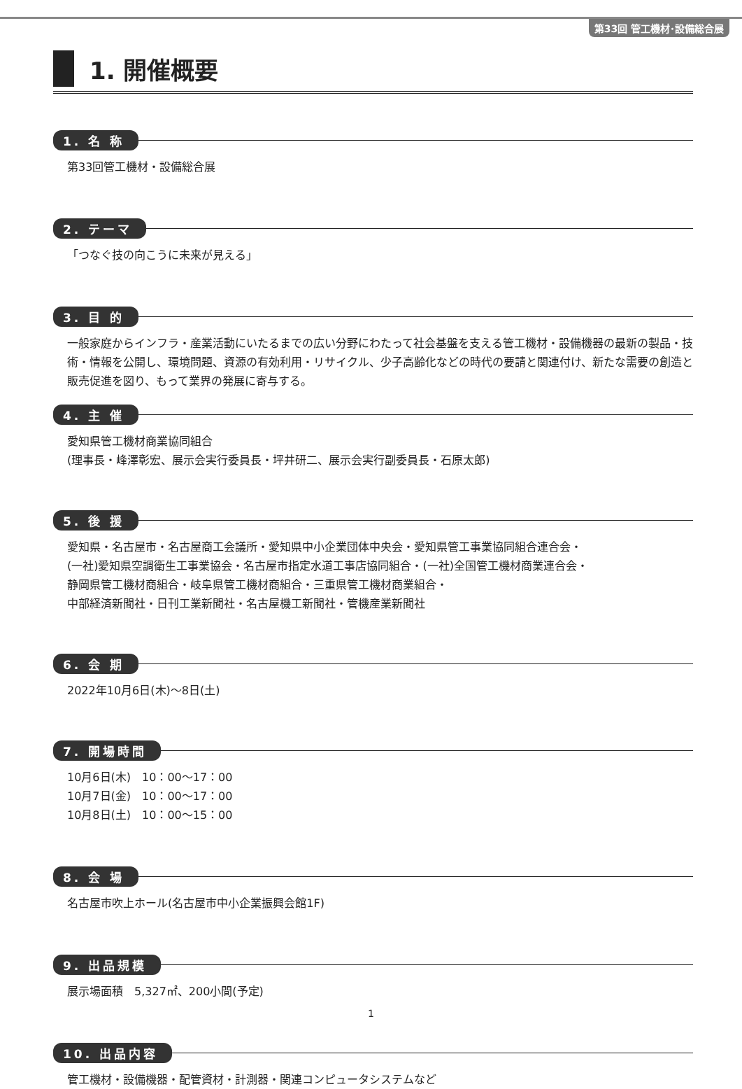第33回 管工機材･設備総合展
1. 開催概要
1. 名 称
第33回管工機材・設備総合展
2. テーマ
「つなぐ技の向こうに未来が見える」
3. 目 的
一般家庭からインフラ・産業活動にいたるまでの広い分野にわたって社会基盤を支える管工機材・設備機器の最新の製品・技術・情報を公開し、環境問題、資源の有効利用・リサイクル、少子高齢化などの時代の要請と関連付け、新たな需要の創造と販売促進を図り、もって業界の発展に寄与する。
4. 主 催
愛知県管工機材商業協同組合
(理事長・峰澤彰宏、展示会実行委員長・坪井研二、展示会実行副委員長・石原太郎)
5. 後 援
愛知県・名古屋市・名古屋商工会議所・愛知県中小企業団体中央会・愛知県管工事業協同組合連合会・
(一社)愛知県空調衛生工事業協会・名古屋市指定水道工事店協同組合・(一社)全国管工機材商業連合会・
静岡県管工機材商組合・岐阜県管工機材商組合・三重県管工機材商業組合・
中部経済新聞社・日刊工業新聞社・名古屋機工新聞社・管機産業新聞社
6. 会 期
2022年10月6日(木)～8日(土)
7. 開場時間
10月6日(木)　10：00～17：00
10月7日(金)　10：00～17：00
10月8日(土)　10：00～15：00
8. 会 場
名古屋市吹上ホール(名古屋市中小企業振興会館1F)
9. 出品規模
展示場面積　5,327㎡、200小間(予定)
10. 出品内容
管工機材・設備機器・配管資材・計測器・関連コンピュータシステムなど
1